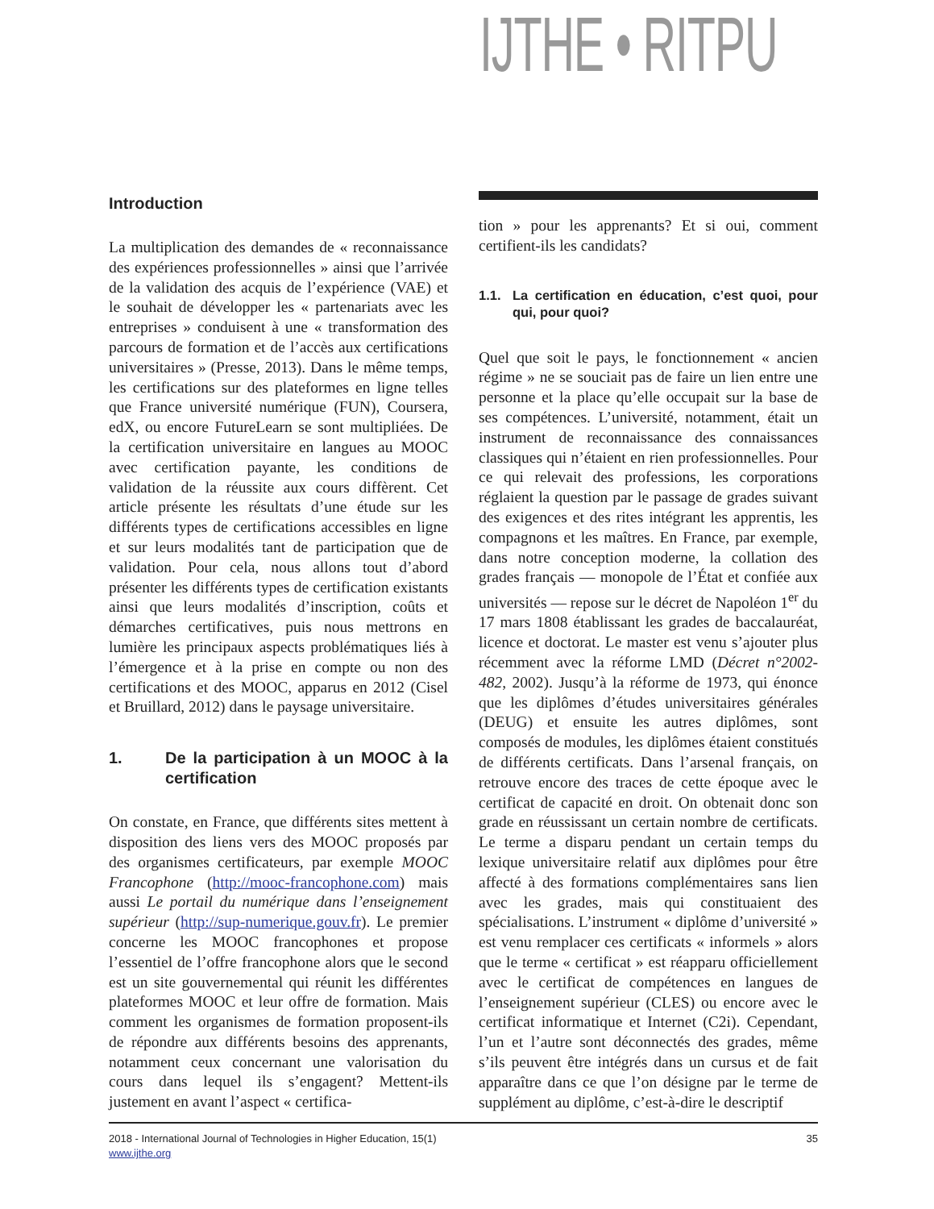IJTHE • RITPU
Introduction
La multiplication des demandes de « reconnaissance des expériences professionnelles » ainsi que l’arrivée de la validation des acquis de l’expérience (VAE) et le souhait de développer les « partenariats avec les entreprises » conduisent à une « transformation des parcours de formation et de l’accès aux certifications universitaires » (Presse, 2013). Dans le même temps, les certifications sur des plateformes en ligne telles que France université numérique (FUN), Coursera, edX, ou encore FutureLearn se sont multipliées. De la certification universitaire en langues au MOOC avec certification payante, les conditions de validation de la réussite aux cours diffèrent. Cet article présente les résultats d’une étude sur les différents types de certifications accessibles en ligne et sur leurs modalités tant de participation que de validation. Pour cela, nous allons tout d’abord présenter les différents types de certification existants ainsi que leurs modalités d’inscription, coûts et démarches certificatives, puis nous mettrons en lumière les principaux aspects problématiques liés à l’émergence et à la prise en compte ou non des certifications et des MOOC, apparus en 2012 (Cisel et Bruillard, 2012) dans le paysage universitaire.
1. De la participation à un MOOC à la certification
On constate, en France, que différents sites mettent à disposition des liens vers des MOOC proposés par des organismes certificateurs, par exemple MOOC Francophone (http://mooc-francophone.com) mais aussi Le portail du numérique dans l’enseignement supérieur (http://sup-numerique.gouv.fr). Le premier concerne les MOOC francophones et propose l’essentiel de l’offre francophone alors que le second est un site gouvernemental qui réunit les différentes plateformes MOOC et leur offre de formation. Mais comment les organismes de formation proposent-ils de répondre aux différents besoins des apprenants, notamment ceux concernant une valorisation du cours dans lequel ils s’engagent? Mettent-ils justement en avant l’aspect « certifica-
tion » pour les apprenants? Et si oui, comment certifient-ils les candidats?
1.1. La certification en éducation, c’est quoi, pour qui, pour quoi?
Quel que soit le pays, le fonctionnement « ancien régime » ne se souciait pas de faire un lien entre une personne et la place qu’elle occupait sur la base de ses compétences. L’université, notamment, était un instrument de reconnaissance des connaissances classiques qui n’étaient en rien professionnelles. Pour ce qui relevait des professions, les corporations réglaient la question par le passage de grades suivant des exigences et des rites intégrant les apprentis, les compagnons et les maîtres. En France, par exemple, dans notre conception moderne, la collation des grades français — monopole de l’État et confiée aux universités — repose sur le décret de Napoléon 1<sup>er</sup> du 17 mars 1808 établissant les grades de baccalauréat, licence et doctorat. Le master est venu s’ajouter plus récemment avec la réforme LMD (Décret n°2002-482, 2002). Jusqu’à la réforme de 1973, qui énonce que les diplômes d’études universitaires générales (DEUG) et ensuite les autres diplômes, sont composés de modules, les diplômes étaient constitués de différents certificats. Dans l’arsenal français, on retrouve encore des traces de cette époque avec le certificat de capacité en droit. On obtenait donc son grade en réussissant un certain nombre de certificats. Le terme a disparu pendant un certain temps du lexique universitaire relatif aux diplômes pour être affecté à des formations complémentaires sans lien avec les grades, mais qui constituaient des spécialisations. L’instrument « diplôme d’université » est venu remplacer ces certificats « informels » alors que le terme « certificat » est réapparu officiellement avec le certificat de compétences en langues de l’enseignement supérieur (CLES) ou encore avec le certificat informatique et Internet (C2i). Cependant, l’un et l’autre sont déconnectés des grades, même s’ils peuvent être intégrés dans un cursus et de fait apparaître dans ce que l’on désigne par le terme de supplément au diplôme, c’est-à-dire le descriptif
2018 - International Journal of Technologies in Higher Education, 15(1)
www.ijthe.org
35